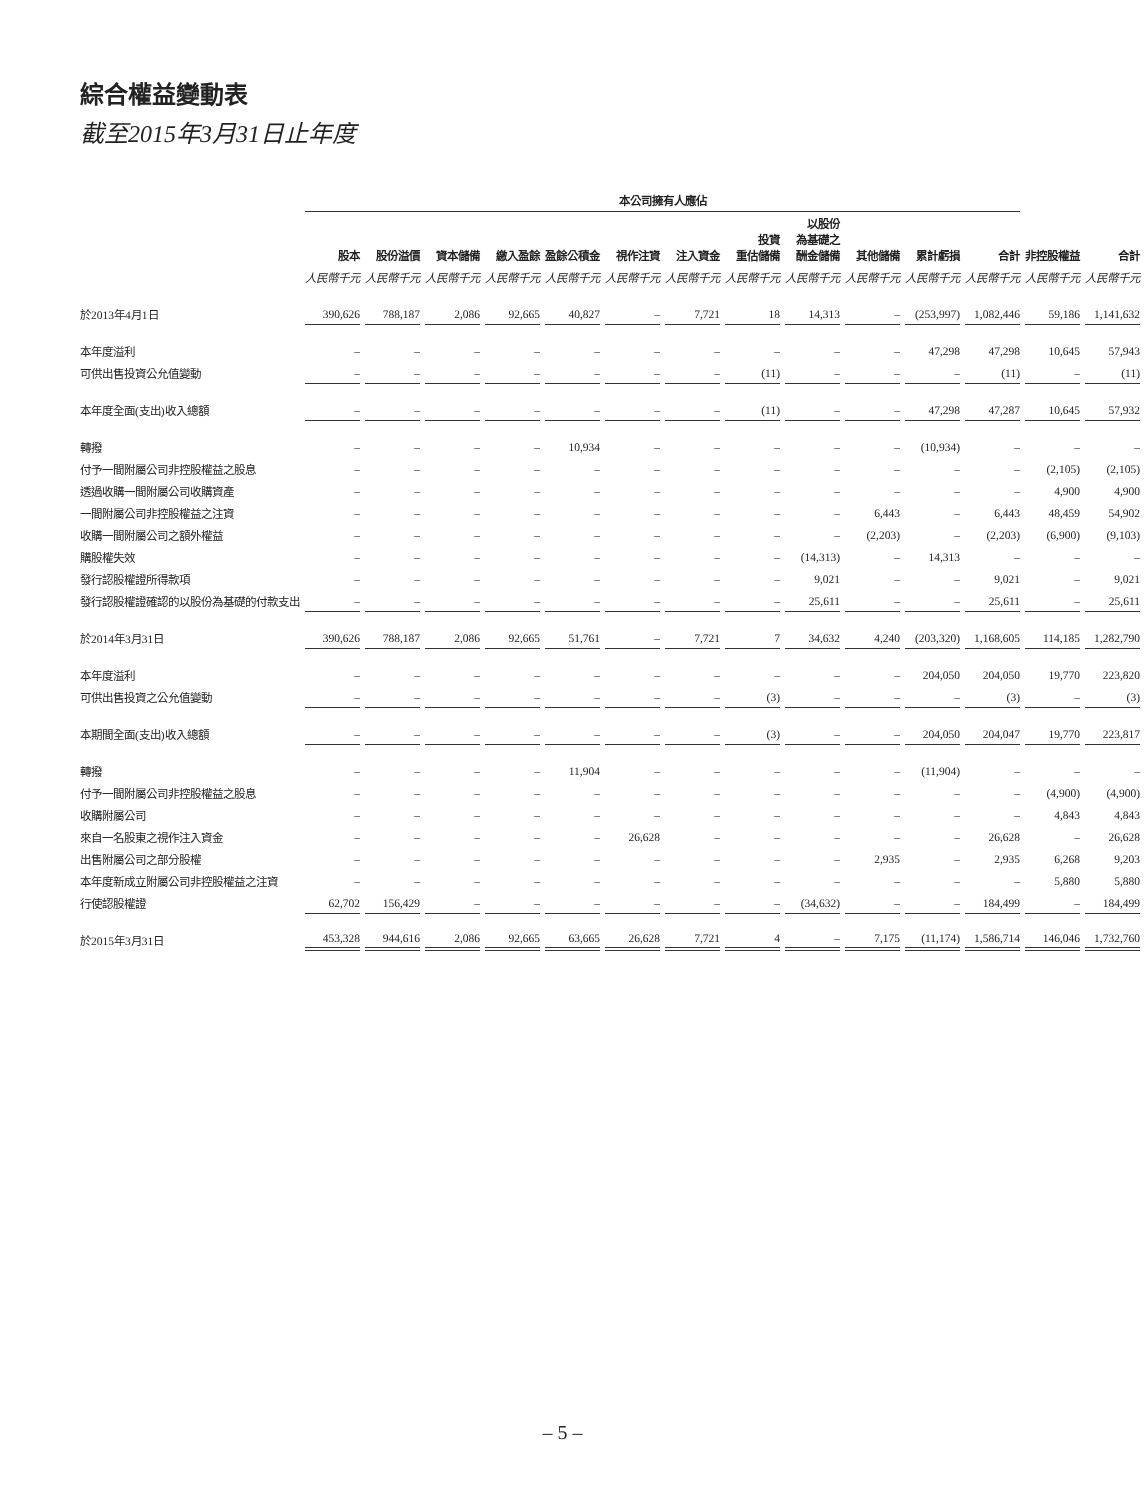綜合權益變動表
截至2015年3月31日止年度
| | 本公司擁有人應佔 | | | | | | | | | | | | | |
| --- | --- | --- | --- | --- | --- | --- | --- | --- | --- | --- | --- | --- | --- | --- |
| | 股本 | 股份溢價 | 資本儲備 | 繳入盈餘 | 盈餘公積金 | 視作注資 | 注入資金 | 投資 重估儲備 | 以股份 為基礎之 酬金儲備 | 其他儲備 | 累計虧損 | 合計 | 非控股權益 | 合計 |
| | 人民幣千元 | 人民幣千元 | 人民幣千元 | 人民幣千元 | 人民幣千元 | 人民幣千元 | 人民幣千元 | 人民幣千元 | 人民幣千元 | 人民幣千元 | 人民幣千元 | 人民幣千元 | 人民幣千元 | 人民幣千元 |
| 於2013年4月1日 | 390,626 | 788,187 | 2,086 | 92,665 | 40,827 | – | 7,721 | 18 | 14,313 | – | (253,997) | 1,082,446 | 59,186 | 1,141,632 |
| 本年度溢利 | – | – | – | – | – | – | – | – | – | – | 47,298 | 47,298 | 10,645 | 57,943 |
| 可供出售投資公允值變動 | – | – | – | – | – | – | – | (11) | – | – | – | (11) | – | (11) |
| 本年度全面(支出)收入總額 | – | – | – | – | – | – | – | (11) | – | – | 47,298 | 47,287 | 10,645 | 57,932 |
| 轉撥 | – | – | – | – | 10,934 | – | – | – | – | – | (10,934) | – | – | – |
| 付予一間附屬公司非控股權益之股息 | – | – | – | – | – | – | – | – | – | – | – | – | (2,105) | (2,105) |
| 透過收購一間附屬公司收購資產 | – | – | – | – | – | – | – | – | – | – | – | – | 4,900 | 4,900 |
| 一間附屬公司非控股權益之注資 | – | – | – | – | – | – | – | – | – | 6,443 | – | 6,443 | 48,459 | 54,902 |
| 收購一間附屬公司之額外權益 | – | – | – | – | – | – | – | – | – | (2,203) | – | (2,203) | (6,900) | (9,103) |
| 購股權失效 | – | – | – | – | – | – | – | – | (14,313) | – | 14,313 | – | – | – |
| 發行認股權證所得款項 | – | – | – | – | – | – | – | – | 9,021 | – | – | 9,021 | – | 9,021 |
| 發行認股權證確認的以股份為基礎的付款支出 | – | – | – | – | – | – | – | – | 25,611 | – | – | 25,611 | – | 25,611 |
| 於2014年3月31日 | 390,626 | 788,187 | 2,086 | 92,665 | 51,761 | – | 7,721 | 7 | 34,632 | 4,240 | (203,320) | 1,168,605 | 114,185 | 1,282,790 |
| 本年度溢利 | – | – | – | – | – | – | – | – | – | – | 204,050 | 204,050 | 19,770 | 223,820 |
| 可供出售投資之公允值變動 | – | – | – | – | – | – | – | (3) | – | – | – | (3) | – | (3) |
| 本期間全面(支出)收入總額 | – | – | – | – | – | – | – | (3) | – | – | 204,050 | 204,047 | 19,770 | 223,817 |
| 轉撥 | – | – | – | – | 11,904 | – | – | – | – | – | (11,904) | – | – | – |
| 付予一間附屬公司非控股權益之股息 | – | – | – | – | – | – | – | – | – | – | – | – | (4,900) | (4,900) |
| 收購附屬公司 | – | – | – | – | – | – | – | – | – | – | – | – | 4,843 | 4,843 |
| 來自一名股東之視作注入資金 | – | – | – | – | – | 26,628 | – | – | – | – | – | 26,628 | – | 26,628 |
| 出售附屬公司之部分股權 | – | – | – | – | – | – | – | – | – | 2,935 | – | 2,935 | 6,268 | 9,203 |
| 本年度新成立附屬公司非控股權益之注資 | – | – | – | – | – | – | – | – | – | – | – | – | 5,880 | 5,880 |
| 行使認股權證 | 62,702 | 156,429 | – | – | – | – | – | – | (34,632) | – | – | 184,499 | – | 184,499 |
| 於2015年3月31日 | 453,328 | 944,616 | 2,086 | 92,665 | 63,665 | 26,628 | 7,721 | 4 | – | 7,175 | (11,174) | 1,586,714 | 146,046 | 1,732,760 |
– 5 –